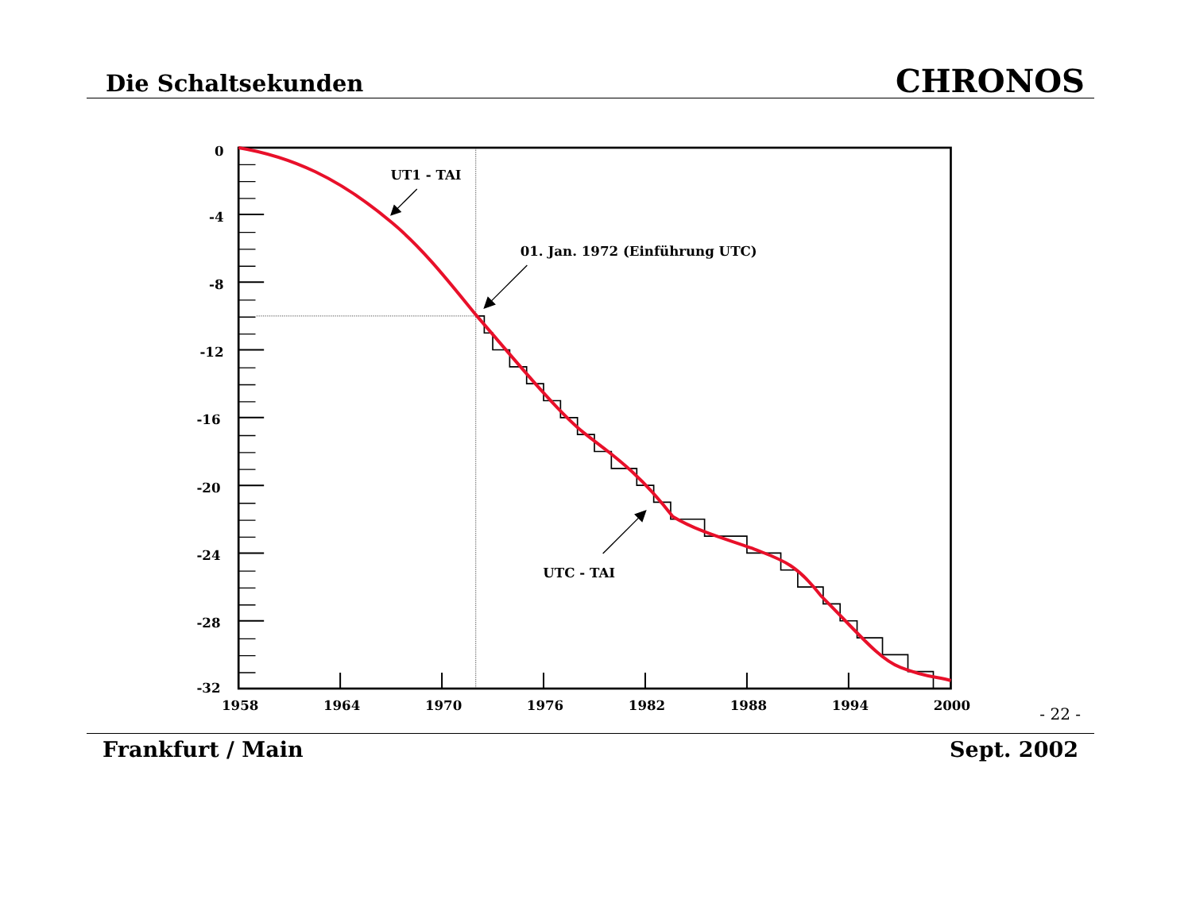Die Schaltsekunden CHRONOS
UT1 - TAI
01. Jan. 1972 (Einführung UTC)
UTC - TAI
0
-4
-8
-12
-16
-20
-24
-28
-32
1958
1964
1970
1976
1982
1988
1994
2000
- 22 -
Frankfurt / Main Sept. 2002